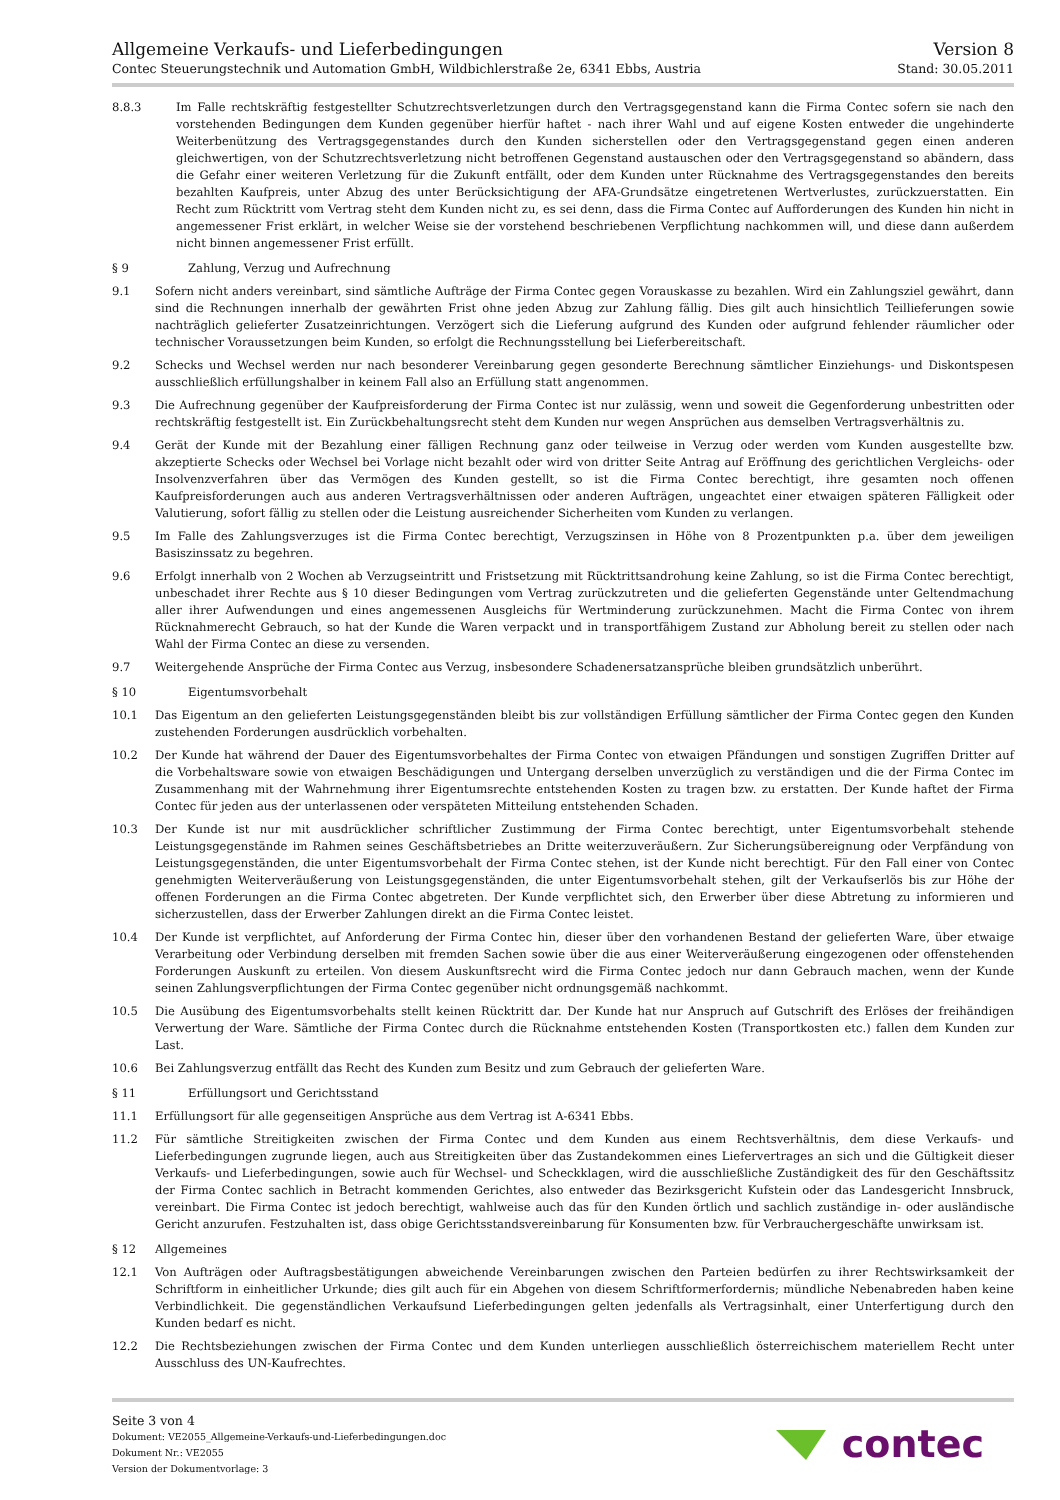Allgemeine Verkaufs- und Lieferbedingungen
Contec Steuerungstechnik und Automation GmbH, Wildbichlerstraße 2e, 6341 Ebbs, Austria
Version 8
Stand: 30.05.2011
8.8.3 Im Falle rechtskräftig festgestellter Schutzrechtsverletzungen durch den Vertragsgegenstand kann die Firma Contec sofern sie nach den vorstehenden Bedingungen dem Kunden gegenüber hierfür haftet - nach ihrer Wahl und auf eigene Kosten entweder die ungehinderte Weiterbenützung des Vertragsgegenstandes durch den Kunden sicherstellen oder den Vertragsgegenstand gegen einen anderen gleichwertigen, von der Schutzrechtsverletzung nicht betroffenen Gegenstand austauschen oder den Vertragsgegenstand so abändern, dass die Gefahr einer weiteren Verletzung für die Zukunft entfällt, oder dem Kunden unter Rücknahme des Vertragsgegenstandes den bereits bezahlten Kaufpreis, unter Abzug des unter Berücksichtigung der AFA-Grundsätze eingetretenen Wertverlustes, zurückzuerstatten. Ein Recht zum Rücktritt vom Vertrag steht dem Kunden nicht zu, es sei denn, dass die Firma Contec auf Aufforderungen des Kunden hin nicht in angemessener Frist erklärt, in welcher Weise sie der vorstehend beschriebenen Verpflichtung nachkommen will, und diese dann außerdem nicht binnen angemessener Frist erfüllt.
§ 9 Zahlung, Verzug und Aufrechnung
9.1 Sofern nicht anders vereinbart, sind sämtliche Aufträge der Firma Contec gegen Vorauskasse zu bezahlen. Wird ein Zahlungsziel gewährt, dann sind die Rechnungen innerhalb der gewährten Frist ohne jeden Abzug zur Zahlung fällig. Dies gilt auch hinsichtlich Teillieferungen sowie nachträglich gelieferter Zusatzeinrichtungen. Verzögert sich die Lieferung aufgrund des Kunden oder aufgrund fehlender räumlicher oder technischer Voraussetzungen beim Kunden, so erfolgt die Rechnungsstellung bei Lieferbereitschaft.
9.2 Schecks und Wechsel werden nur nach besonderer Vereinbarung gegen gesonderte Berechnung sämtlicher Einziehungs- und Diskontspesen ausschließlich erfüllungshalber in keinem Fall also an Erfüllung statt angenommen.
9.3 Die Aufrechnung gegenüber der Kaufpreisforderung der Firma Contec ist nur zulässig, wenn und soweit die Gegenforderung unbestritten oder rechtskräftig festgestellt ist. Ein Zurückbehaltungsrecht steht dem Kunden nur wegen Ansprüchen aus demselben Vertragsverhältnis zu.
9.4 Gerät der Kunde mit der Bezahlung einer fälligen Rechnung ganz oder teilweise in Verzug oder werden vom Kunden ausgestellte bzw. akzeptierte Schecks oder Wechsel bei Vorlage nicht bezahlt oder wird von dritter Seite Antrag auf Eröffnung des gerichtlichen Vergleichs- oder Insolvenzverfahren über das Vermögen des Kunden gestellt, so ist die Firma Contec berechtigt, ihre gesamten noch offenen Kaufpreisforderungen auch aus anderen Vertragsverhältnissen oder anderen Aufträgen, ungeachtet einer etwaigen späteren Fälligkeit oder Valutierung, sofort fällig zu stellen oder die Leistung ausreichender Sicherheiten vom Kunden zu verlangen.
9.5 Im Falle des Zahlungsverzuges ist die Firma Contec berechtigt, Verzugszinsen in Höhe von 8 Prozentpunkten p.a. über dem jeweiligen Basiszinssatz zu begehren.
9.6 Erfolgt innerhalb von 2 Wochen ab Verzugseintritt und Fristsetzung mit Rücktrittsandrohung keine Zahlung, so ist die Firma Contec berechtigt, unbeschadet ihrer Rechte aus § 10 dieser Bedingungen vom Vertrag zurückzutreten und die gelieferten Gegenstände unter Geltendmachung aller ihrer Aufwendungen und eines angemessenen Ausgleichs für Wertminderung zurückzunehmen. Macht die Firma Contec von ihrem Rücknahmerecht Gebrauch, so hat der Kunde die Waren verpackt und in transportfähigem Zustand zur Abholung bereit zu stellen oder nach Wahl der Firma Contec an diese zu versenden.
9.7 Weitergehende Ansprüche der Firma Contec aus Verzug, insbesondere Schadenersatzansprüche bleiben grundsätzlich unberührt.
§ 10 Eigentumsvorbehalt
10.1 Das Eigentum an den gelieferten Leistungsgegenständen bleibt bis zur vollständigen Erfüllung sämtlicher der Firma Contec gegen den Kunden zustehenden Forderungen ausdrücklich vorbehalten.
10.2 Der Kunde hat während der Dauer des Eigentumsvorbehaltes der Firma Contec von etwaigen Pfändungen und sonstigen Zugriffen Dritter auf die Vorbehaltsware sowie von etwaigen Beschädigungen und Untergang derselben unverzüglich zu verständigen und die der Firma Contec im Zusammenhang mit der Wahrnehmung ihrer Eigentumsrechte entstehenden Kosten zu tragen bzw. zu erstatten. Der Kunde haftet der Firma Contec für jeden aus der unterlassenen oder verspäteten Mitteilung entstehenden Schaden.
10.3 Der Kunde ist nur mit ausdrücklicher schriftlicher Zustimmung der Firma Contec berechtigt, unter Eigentumsvorbehalt stehende Leistungsgegenstände im Rahmen seines Geschäftsbetriebes an Dritte weiterzuveräußern. Zur Sicherungsübereignung oder Verpfändung von Leistungsgegenständen, die unter Eigentumsvorbehalt der Firma Contec stehen, ist der Kunde nicht berechtigt. Für den Fall einer von Contec genehmigten Weiterveräußerung von Leistungsgegenständen, die unter Eigentumsvorbehalt stehen, gilt der Verkaufserlös bis zur Höhe der offenen Forderungen an die Firma Contec abgetreten. Der Kunde verpflichtet sich, den Erwerber über diese Abtretung zu informieren und sicherzustellen, dass der Erwerber Zahlungen direkt an die Firma Contec leistet.
10.4 Der Kunde ist verpflichtet, auf Anforderung der Firma Contec hin, dieser über den vorhandenen Bestand der gelieferten Ware, über etwaige Verarbeitung oder Verbindung derselben mit fremden Sachen sowie über die aus einer Weiterveräußerung eingezogenen oder offenstehenden Forderungen Auskunft zu erteilen. Von diesem Auskunftsrecht wird die Firma Contec jedoch nur dann Gebrauch machen, wenn der Kunde seinen Zahlungsverpflichtungen der Firma Contec gegenüber nicht ordnungsgemäß nachkommt.
10.5 Die Ausübung des Eigentumsvorbehalts stellt keinen Rücktritt dar. Der Kunde hat nur Anspruch auf Gutschrift des Erlöses der freihändigen Verwertung der Ware. Sämtliche der Firma Contec durch die Rücknahme entstehenden Kosten (Transportkosten etc.) fallen dem Kunden zur Last.
10.6 Bei Zahlungsverzug entfällt das Recht des Kunden zum Besitz und zum Gebrauch der gelieferten Ware.
§ 11 Erfüllungsort und Gerichtsstand
11.1 Erfüllungsort für alle gegenseitigen Ansprüche aus dem Vertrag ist A-6341 Ebbs.
11.2 Für sämtliche Streitigkeiten zwischen der Firma Contec und dem Kunden aus einem Rechtsverhältnis, dem diese Verkaufs- und Lieferbedingungen zugrunde liegen, auch aus Streitigkeiten über das Zustandekommen eines Liefervertrages an sich und die Gültigkeit dieser Verkaufs- und Lieferbedingungen, sowie auch für Wechsel- und Scheckklagen, wird die ausschließliche Zuständigkeit des für den Geschäftssitz der Firma Contec sachlich in Betracht kommenden Gerichtes, also entweder das Bezirksgericht Kufstein oder das Landesgericht Innsbruck, vereinbart. Die Firma Contec ist jedoch berechtigt, wahlweise auch das für den Kunden örtlich und sachlich zuständige in- oder ausländische Gericht anzurufen. Festzuhalten ist, dass obige Gerichtsstandsvereinbarung für Konsumenten bzw. für Verbrauchergeschäfte unwirksam ist.
§ 12 Allgemeines
12.1 Von Aufträgen oder Auftragsbestätigungen abweichende Vereinbarungen zwischen den Parteien bedürfen zu ihrer Rechtswirksamkeit der Schriftform in einheitlicher Urkunde; dies gilt auch für ein Abgehen von diesem Schriftformerfordernis; mündliche Nebenabreden haben keine Verbindlichkeit. Die gegenständlichen Verkaufsund Lieferbedingungen gelten jedenfalls als Vertragsinhalt, einer Unterfertigung durch den Kunden bedarf es nicht.
12.2 Die Rechtsbeziehungen zwischen der Firma Contec und dem Kunden unterliegen ausschließlich österreichischem materiellem Recht unter Ausschluss des UN-Kaufrechtes.
Seite 3 von 4
Dokument: VE2055_Allgemeine-Verkaufs-und-Lieferbedingungen.doc
Dokument Nr.: VE2055
Version der Dokumentvorlage: 3
contec